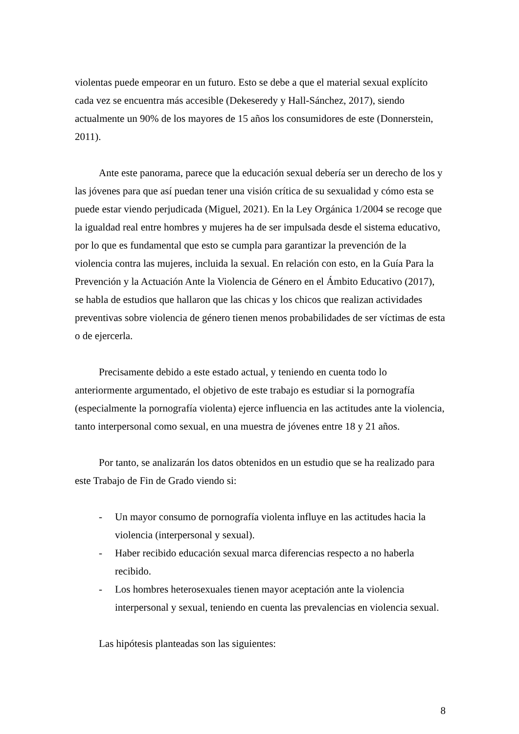violentas puede empeorar en un futuro. Esto se debe a que el material sexual explícito cada vez se encuentra más accesible (Dekeseredy y Hall-Sánchez, 2017), siendo actualmente un 90% de los mayores de 15 años los consumidores de este (Donnerstein, 2011).
Ante este panorama, parece que la educación sexual debería ser un derecho de los y las jóvenes para que así puedan tener una visión crítica de su sexualidad y cómo esta se puede estar viendo perjudicada (Miguel, 2021). En la Ley Orgánica 1/2004 se recoge que la igualdad real entre hombres y mujeres ha de ser impulsada desde el sistema educativo, por lo que es fundamental que esto se cumpla para garantizar la prevención de la violencia contra las mujeres, incluida la sexual. En relación con esto, en la Guía Para la Prevención y la Actuación Ante la Violencia de Género en el Ámbito Educativo (2017), se habla de estudios que hallaron que las chicas y los chicos que realizan actividades preventivas sobre violencia de género tienen menos probabilidades de ser víctimas de esta o de ejercerla.
Precisamente debido a este estado actual, y teniendo en cuenta todo lo anteriormente argumentado, el objetivo de este trabajo es estudiar si la pornografía (especialmente la pornografía violenta) ejerce influencia en las actitudes ante la violencia, tanto interpersonal como sexual, en una muestra de jóvenes entre 18 y 21 años.
Por tanto, se analizarán los datos obtenidos en un estudio que se ha realizado para este Trabajo de Fin de Grado viendo si:
- Un mayor consumo de pornografía violenta influye en las actitudes hacia la violencia (interpersonal y sexual).
- Haber recibido educación sexual marca diferencias respecto a no haberla recibido.
- Los hombres heterosexuales tienen mayor aceptación ante la violencia interpersonal y sexual, teniendo en cuenta las prevalencias en violencia sexual.
Las hipótesis planteadas son las siguientes:
8